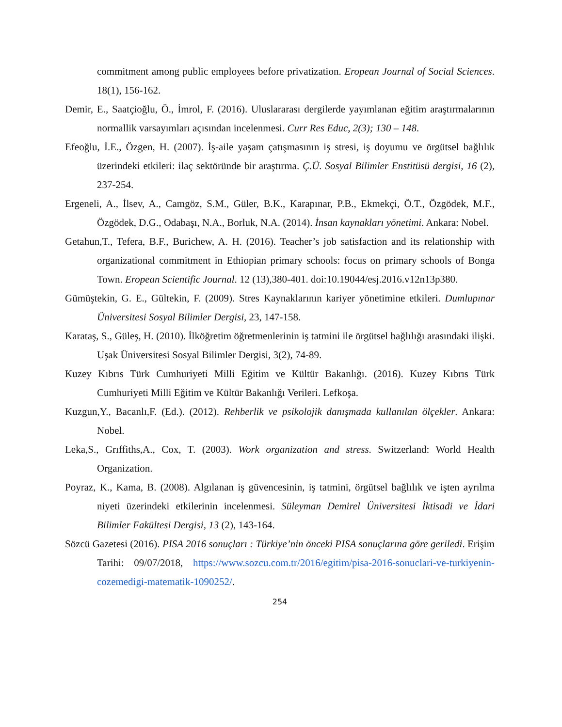commitment among public employees before privatization. Eropean Journal of Social Sciences. 18(1), 156-162.
Demir, E., Saatçioğlu, Ö., İmrol, F. (2016). Uluslararası dergilerde yayımlanan eğitim araştırmalarının normallik varsayımları açısından incelenmesi. Curr Res Educ, 2(3); 130 – 148.
Efeoğlu, İ.E., Özgen, H. (2007). İş-aile yaşam çatışmasının iş stresi, iş doyumu ve örgütsel bağlılık üzerindeki etkileri: ilaç sektöründe bir araştırma. Ç.Ü. Sosyal Bilimler Enstitüsü dergisi, 16 (2), 237-254.
Ergeneli, A., İlsev, A., Camgöz, S.M., Güler, B.K., Karapınar, P.B., Ekmekçi, Ö.T., Özgödek, M.F., Özgödek, D.G., Odabaşı, N.A., Borluk, N.A. (2014). İnsan kaynakları yönetimi. Ankara: Nobel.
Getahun,T., Tefera, B.F., Burichew, A. H. (2016). Teacher’s job satisfaction and its relationship with organizational commitment in Ethiopian primary schools: focus on primary schools of Bonga Town. Eropean Scientific Journal. 12 (13),380-401. doi:10.19044/esj.2016.v12n13p380.
Gümüştekin, G. E., Gültekin, F. (2009). Stres Kaynaklarının kariyer yönetimine etkileri. Dumlupınar Üniversitesi Sosyal Bilimler Dergisi, 23, 147-158.
Karataş, S., Güleş, H. (2010). İlköğretim öğretmenlerinin iş tatmini ile örgütsel bağlılığı arasındaki ilişki. Uşak Üniversitesi Sosyal Bilimler Dergisi, 3(2), 74-89.
Kuzey Kıbrıs Türk Cumhuriyeti Milli Eğitim ve Kültür Bakanlığı. (2016). Kuzey Kıbrıs Türk Cumhuriyeti Milli Eğitim ve Kültür Bakanlığı Verileri. Lefkoşa.
Kuzgun,Y., Bacanlı,F. (Ed.). (2012). Rehberlik ve psikolojik danışmada kullanılan ölçekler. Ankara: Nobel.
Leka,S., Grıffiths,A., Cox, T. (2003). Work organization and stress. Switzerland: World Health Organization.
Poyraz, K., Kama, B. (2008). Algılanan iş güvencesinin, iş tatmini, örgütsel bağlılık ve işten ayrılma niyeti üzerindeki etkilerinin incelenmesi. Süleyman Demirel Üniversitesi İktisadi ve İdari Bilimler Fakültesi Dergisi, 13 (2), 143-164.
Sözcü Gazetesi (2016). PISA 2016 sonuçları : Türkiye’nin önceki PISA sonuçlarına göre geriledi. Erişim Tarihi: 09/07/2018, https://www.sozcu.com.tr/2016/egitim/pisa-2016-sonuclari-ve-turkiyenin-cozemedigi-matematik-1090252/.
254